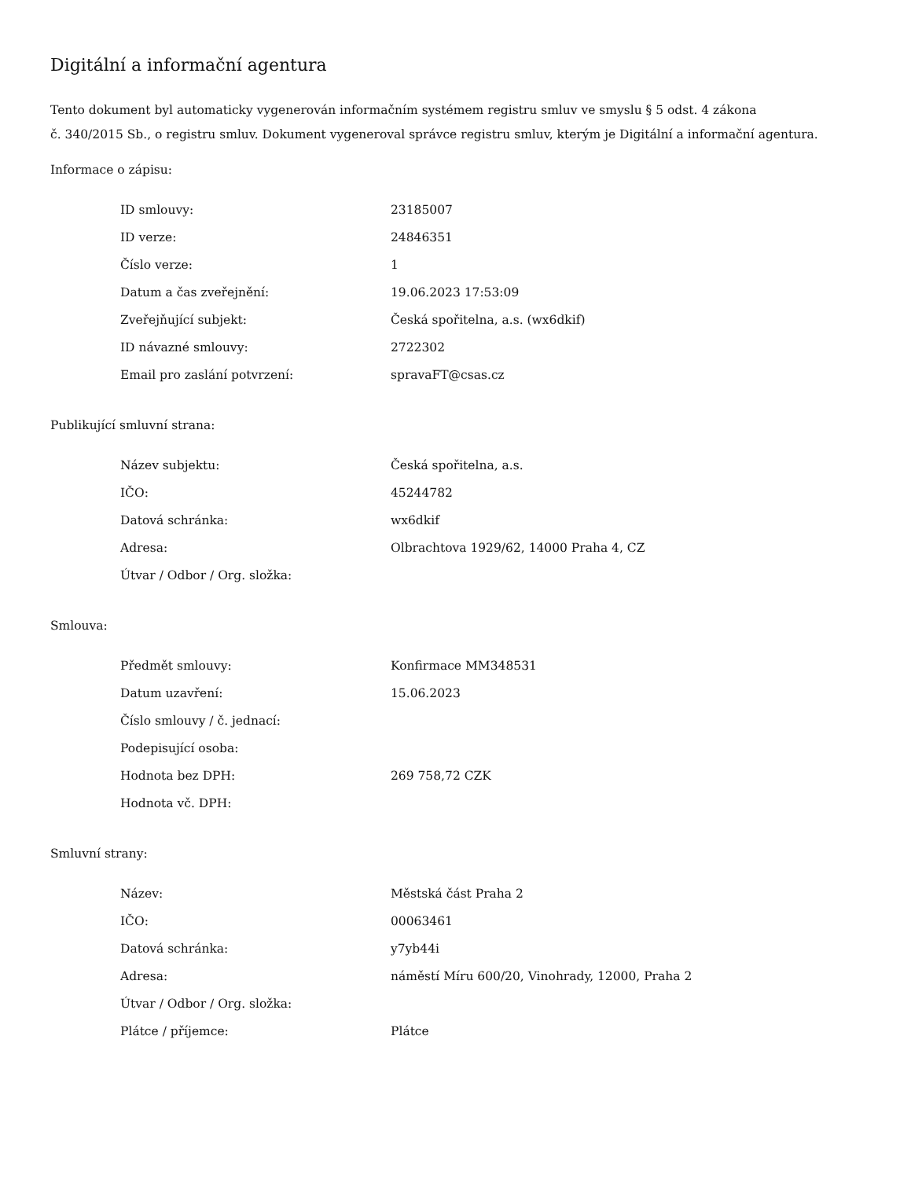Digitální a informační agentura
Tento dokument byl automaticky vygenerován informačním systémem registru smluv ve smyslu § 5 odst. 4 zákona
č. 340/2015 Sb., o registru smluv. Dokument vygeneroval správce registru smluv, kterým je Digitální a informační agentura.
Informace o zápisu:
| ID smlouvy: | 23185007 |
| ID verze: | 24846351 |
| Číslo verze: | 1 |
| Datum a čas zveřejnění: | 19.06.2023 17:53:09 |
| Zveřejňující subjekt: | Česká spořitelna, a.s. (wx6dkif) |
| ID návazné smlouvy: | 2722302 |
| Email pro zaslání potvrzení: | spravaFT@csas.cz |
Publikující smluvní strana:
| Název subjektu: | Česká spořitelna, a.s. |
| IČO: | 45244782 |
| Datová schránka: | wx6dkif |
| Adresa: | Olbrachtova 1929/62, 14000 Praha 4, CZ |
| Útvar / Odbor / Org. složka: | |
Smlouva:
| Předmět smlouvy: | Konfirmace MM348531 |
| Datum uzavření: | 15.06.2023 |
| Číslo smlouvy / č. jednací: | |
| Podepisující osoba: | |
| Hodnota bez DPH: | 269 758,72 CZK |
| Hodnota vč. DPH: | |
Smluvní strany:
| Název: | Městská část Praha 2 |
| IČO: | 00063461 |
| Datová schránka: | y7yb44i |
| Adresa: | náměstí Míru 600/20, Vinohrady, 12000, Praha 2 |
| Útvar / Odbor / Org. složka: | |
| Plátce / příjemce: | Plátce |